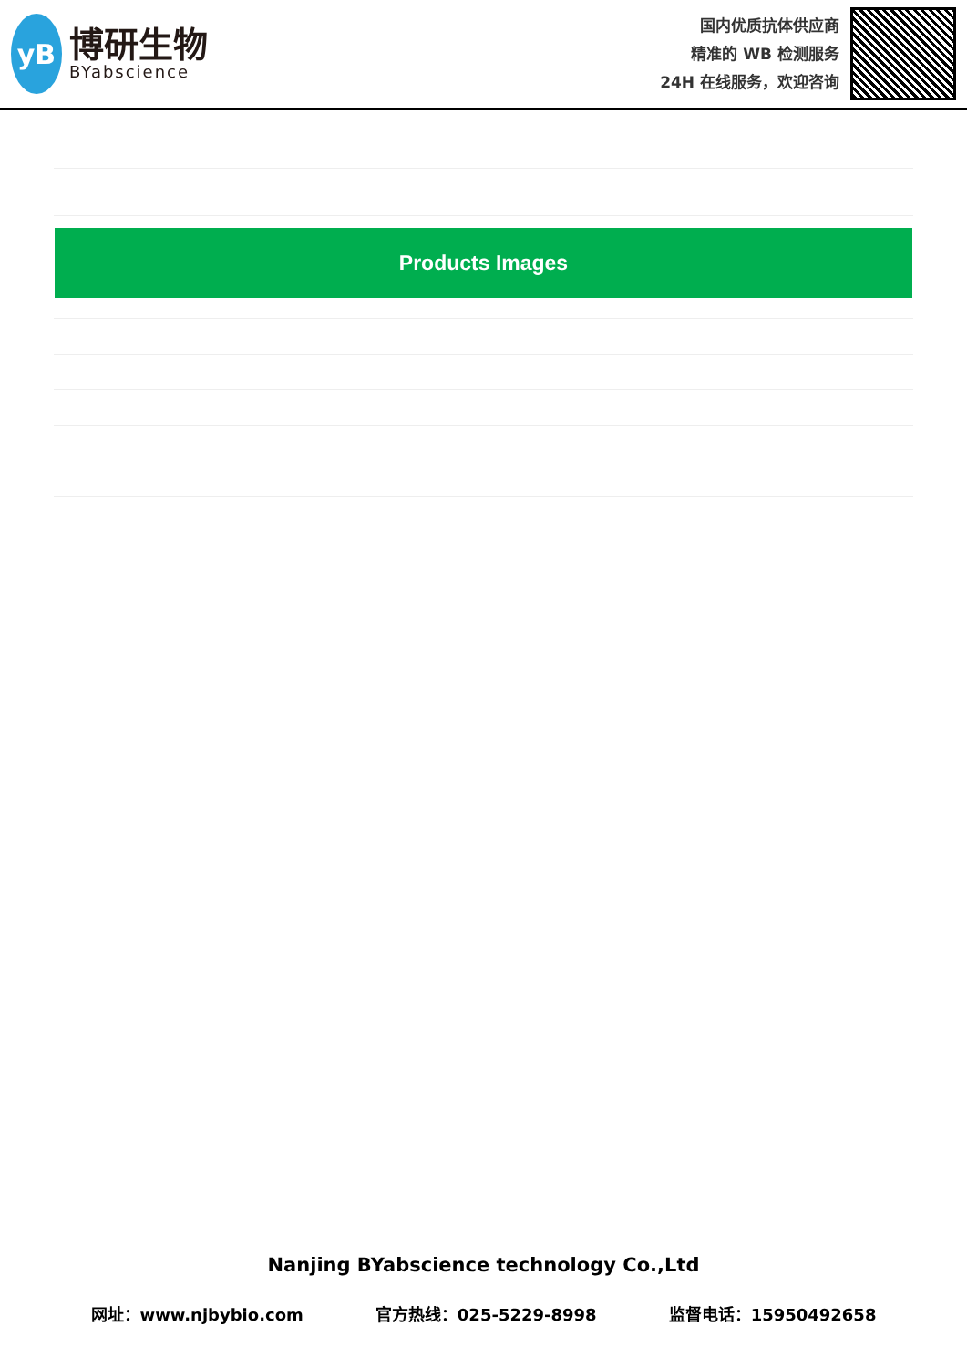yB
博研生物
BYabscience
国内优质抗体供应商
精准的 WB 检测服务
24H 在线服务，欢迎咨询
Products Images
Nanjing BYabscience technology Co.,Ltd
网址：www.njbybio.com 官方热线：025-5229-8998 监督电话：15950492658